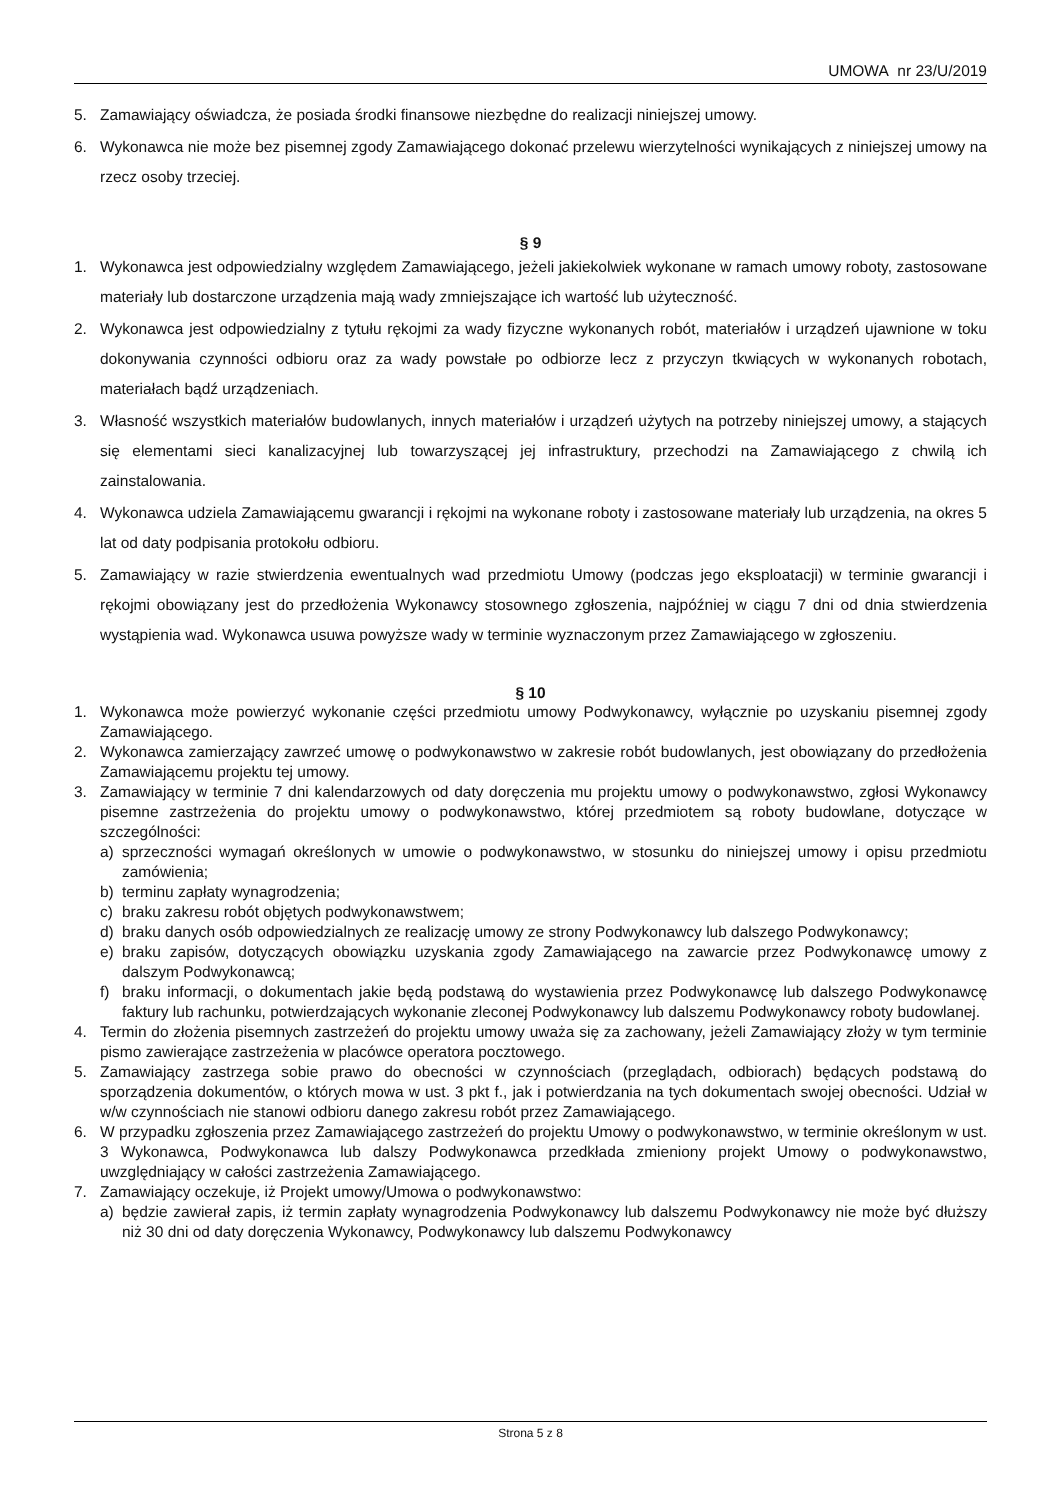UMOWA nr 23/U/2019
5. Zamawiający oświadcza, że posiada środki finansowe niezbędne do realizacji niniejszej umowy.
6. Wykonawca nie może bez pisemnej zgody Zamawiającego dokonać przelewu wierzytelności wynikających z niniejszej umowy na rzecz osoby trzeciej.
§ 9
1. Wykonawca jest odpowiedzialny względem Zamawiającego, jeżeli jakiekolwiek wykonane w ramach umowy roboty, zastosowane materiały lub dostarczone urządzenia mają wady zmniejszające ich wartość lub użyteczność.
2. Wykonawca jest odpowiedzialny z tytułu rękojmi za wady fizyczne wykonanych robót, materiałów i urządzeń ujawnione w toku dokonywania czynności odbioru oraz za wady powstałe po odbiorze lecz z przyczyn tkwiących w wykonanych robotach, materiałach bądź urządzeniach.
3. Własność wszystkich materiałów budowlanych, innych materiałów i urządzeń użytych na potrzeby niniejszej umowy, a stających się elementami sieci kanalizacyjnej lub towarzyszącej jej infrastruktury, przechodzi na Zamawiającego z chwilą ich zainstalowania.
4. Wykonawca udziela Zamawiającemu gwarancji i rękojmi na wykonane roboty i zastosowane materiały lub urządzenia, na okres 5 lat od daty podpisania protokołu odbioru.
5. Zamawiający w razie stwierdzenia ewentualnych wad przedmiotu Umowy (podczas jego eksploatacji) w terminie gwarancji i rękojmi obowiązany jest do przedłożenia Wykonawcy stosownego zgłoszenia, najpóźniej w ciągu 7 dni od dnia stwierdzenia wystąpienia wad. Wykonawca usuwa powyższe wady w terminie wyznaczonym przez Zamawiającego w zgłoszeniu.
§ 10
1. Wykonawca może powierzyć wykonanie części przedmiotu umowy Podwykonawcy, wyłącznie po uzyskaniu pisemnej zgody Zamawiającego.
2. Wykonawca zamierzający zawrzeć umowę o podwykonawstwo w zakresie robót budowlanych, jest obowiązany do przedłożenia Zamawiającemu projektu tej umowy.
3. Zamawiający w terminie 7 dni kalendarzowych od daty doręczenia mu projektu umowy o podwykonawstwo, zgłosi Wykonawcy pisemne zastrzeżenia do projektu umowy o podwykonawstwo, której przedmiotem są roboty budowlane, dotyczące w szczególności:
a) sprzeczności wymagań określonych w umowie o podwykonawstwo, w stosunku do niniejszej umowy i opisu przedmiotu zamówienia;
b) terminu zapłaty wynagrodzenia;
c) braku zakresu robót objętych podwykonawstwem;
d) braku danych osób odpowiedzialnych ze realizację umowy ze strony Podwykonawcy lub dalszego Podwykonawcy;
e) braku zapisów, dotyczących obowiązku uzyskania zgody Zamawiającego na zawarcie przez Podwykonawcę umowy z dalszym Podwykonawcą;
f) braku informacji, o dokumentach jakie będą podstawą do wystawienia przez Podwykonawcę lub dalszego Podwykonawcę faktury lub rachunku, potwierdzających wykonanie zleconej Podwykonawcy lub dalszemu Podwykonawcy roboty budowlanej.
4. Termin do złożenia pisemnych zastrzeżeń do projektu umowy uważa się za zachowany, jeżeli Zamawiający złoży w tym terminie pismo zawierające zastrzeżenia w placówce operatora pocztowego.
5. Zamawiający zastrzega sobie prawo do obecności w czynnościach (przeglądach, odbiorach) będących podstawą do sporządzenia dokumentów, o których mowa w ust. 3 pkt f., jak i potwierdzania na tych dokumentach swojej obecności. Udział w w/w czynnościach nie stanowi odbioru danego zakresu robót przez Zamawiającego.
6. W przypadku zgłoszenia przez Zamawiającego zastrzeżeń do projektu Umowy o podwykonawstwo, w terminie określonym w ust. 3 Wykonawca, Podwykonawca lub dalszy Podwykonawca przedkłada zmieniony projekt Umowy o podwykonawstwo, uwzględniający w całości zastrzeżenia Zamawiającego.
7. Zamawiający oczekuje, iż Projekt umowy/Umowa o podwykonawstwo:
a) będzie zawierał zapis, iż termin zapłaty wynagrodzenia Podwykonawcy lub dalszemu Podwykonawcy nie może być dłuższy niż 30 dni od daty doręczenia Wykonawcy, Podwykonawcy lub dalszemu Podwykonawcy
Strona 5 z 8